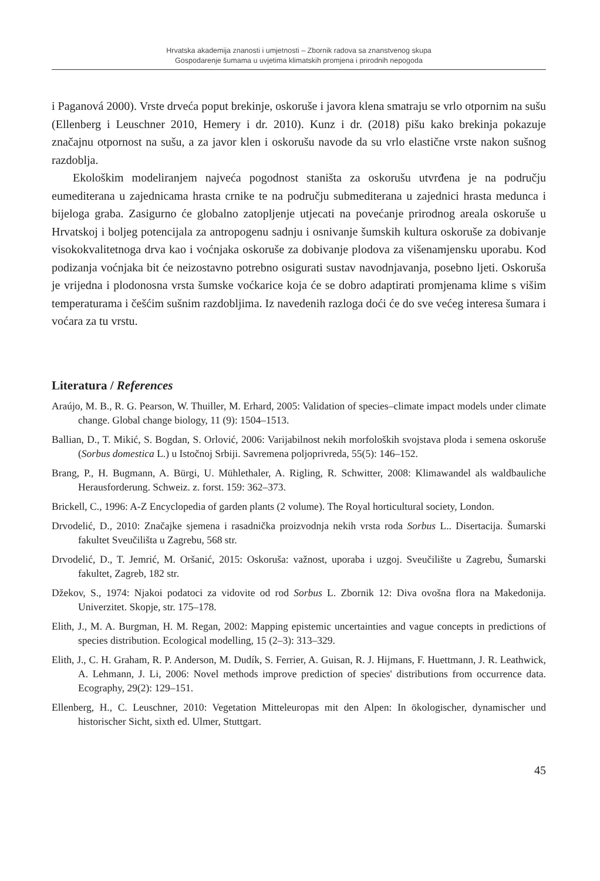Hrvatska akademija znanosti i umjetnosti – Zbornik radova sa znanstvenog skupa
Gospodarenje šumama u uvjetima klimatskih promjena i prirodnih nepogoda
i Paganová 2000). Vrste drveća poput brekinje, oskoruše i javora klena smatraju se vrlo otpornim na sušu (Ellenberg i Leuschner 2010, Hemery i dr. 2010). Kunz i dr. (2018) pišu kako brekinja pokazuje značajnu otpornost na sušu, a za javor klen i oskorušu navode da su vrlo elastične vrste nakon sušnog razdoblja.
Ekološkim modeliranjem najveća pogodnost staništa za oskorušu utvrđena je na području eumediterana u zajednicama hrasta crnike te na području submediterana u zajednici hrasta medunca i bijeloga graba. Zasigurno će globalno zatopljenje utjecati na povećanje prirodnog areala oskoruše u Hrvatskoj i boljeg potencijala za antropogenu sadnju i osnivanje šumskih kultura oskoruše za dobivanje visokokvalitetnoga drva kao i voćnjaka oskoruše za dobivanje plodova za višenamjensku uporabu. Kod podizanja voćnjaka bit će neizostavno potrebno osigurati sustav navodnjavanja, posebno ljeti. Oskoruša je vrijedna i plodonosna vrsta šumske voćkarice koja će se dobro adaptirati promjenama klime s višim temperaturama i češćim sušnim razdobljima. Iz navedenih razloga doći će do sve većeg interesa šumara i voćara za tu vrstu.
Literatura / References
Araújo, M. B., R. G. Pearson, W. Thuiller, M. Erhard, 2005: Validation of species–climate impact models under climate change. Global change biology, 11 (9): 1504–1513.
Ballian, D., T. Mikić, S. Bogdan, S. Orlović, 2006: Varijabilnost nekih morfoloških svojstava ploda i semena oskoruše (Sorbus domestica L.) u Istočnoj Srbiji. Savremena poljoprivreda, 55(5): 146–152.
Brang, P., H. Bugmann, A. Bürgi, U. Mühlethaler, A. Rigling, R. Schwitter, 2008: Klimawandel als waldbauliche Herausforderung. Schweiz. z. forst. 159: 362–373.
Brickell, C., 1996: A-Z Encyclopedia of garden plants (2 volume). The Royal horticultural society, London.
Drvodelić, D., 2010: Značajke sjemena i rasadnička proizvodnja nekih vrsta roda Sorbus L.. Disertacija. Šumarski fakultet Sveučilišta u Zagrebu, 568 str.
Drvodelić, D., T. Jemrić, M. Oršanić, 2015: Oskoruša: važnost, uporaba i uzgoj. Sveučilište u Zagrebu, Šumarski fakultet, Zagreb, 182 str.
Džekov, S., 1974: Njakoi podatoci za vidovite od rod Sorbus L. Zbornik 12: Diva ovošna flora na Makedonija. Univerzitet. Skopje, str. 175–178.
Elith, J., M. A. Burgman, H. M. Regan, 2002: Mapping epistemic uncertainties and vague concepts in predictions of species distribution. Ecological modelling, 15 (2–3): 313–329.
Elith, J., C. H. Graham, R. P. Anderson, M. Dudík, S. Ferrier, A. Guisan, R. J. Hijmans, F. Huettmann, J. R. Leathwick, A. Lehmann, J. Li, 2006: Novel methods improve prediction of species' distributions from occurrence data. Ecography, 29(2): 129–151.
Ellenberg, H., C. Leuschner, 2010: Vegetation Mitteleuropas mit den Alpen: In ökologischer, dynamischer und historischer Sicht, sixth ed. Ulmer, Stuttgart.
45